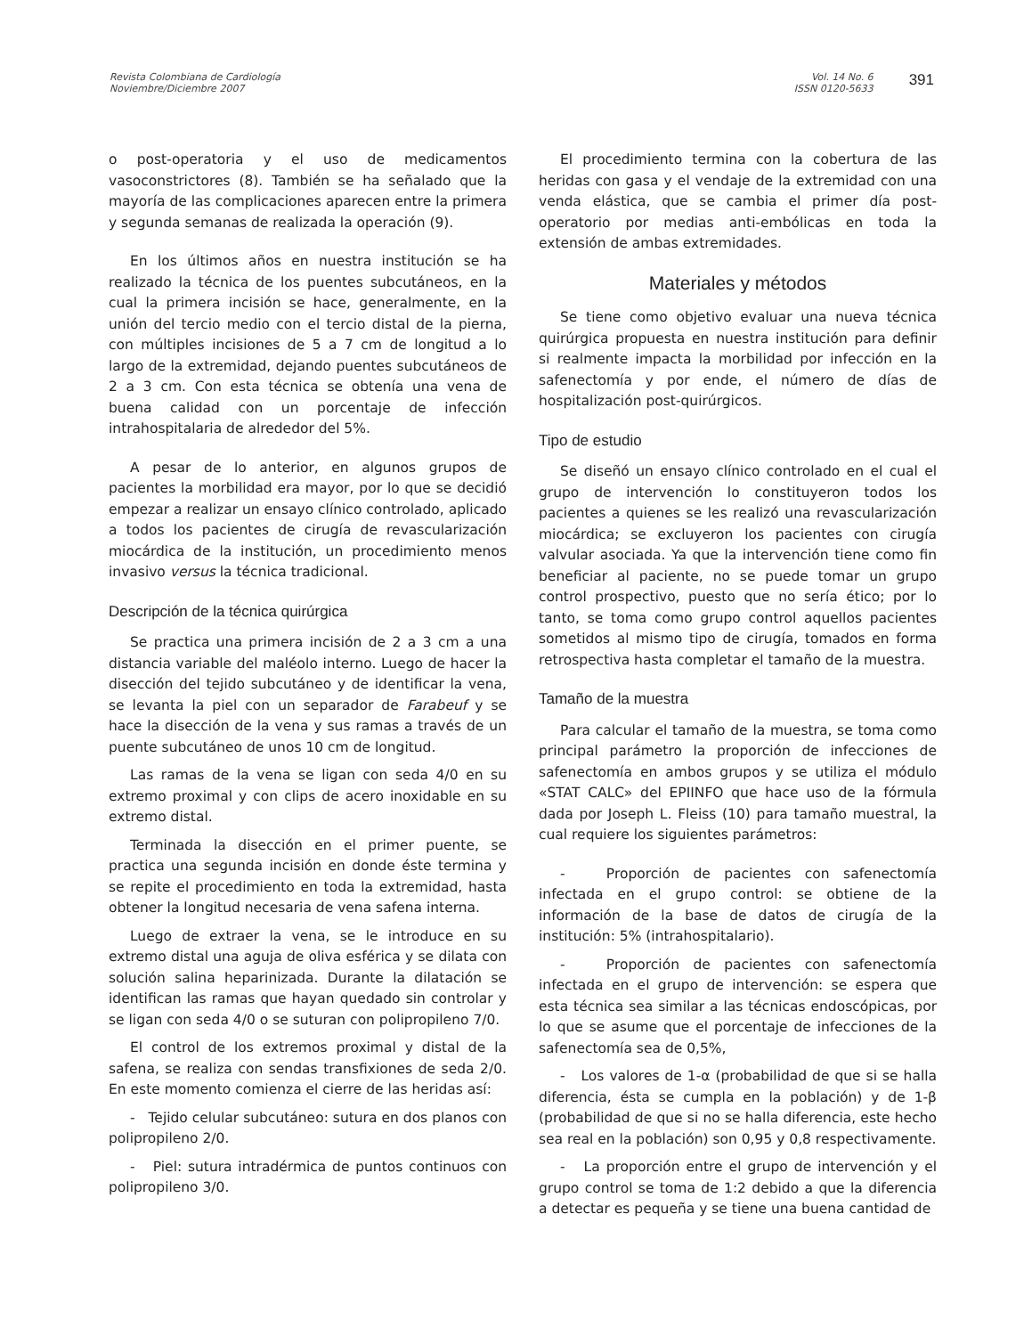Revista Colombiana de Cardiología
Noviembre/Diciembre 2007
Vol. 14 No. 6
ISSN 0120-5633
391
o post-operatoria y el uso de medicamentos vasoconstrictores (8). También se ha señalado que la mayoría de las complicaciones aparecen entre la primera y segunda semanas de realizada la operación (9).
En los últimos años en nuestra institución se ha realizado la técnica de los puentes subcutáneos, en la cual la primera incisión se hace, generalmente, en la unión del tercio medio con el tercio distal de la pierna, con múltiples incisiones de 5 a 7 cm de longitud a lo largo de la extremidad, dejando puentes subcutáneos de 2 a 3 cm. Con esta técnica se obtenía una vena de buena calidad con un porcentaje de infección intrahospitalaria de alrededor del 5%.
A pesar de lo anterior, en algunos grupos de pacientes la morbilidad era mayor, por lo que se decidió empezar a realizar un ensayo clínico controlado, aplicado a todos los pacientes de cirugía de revascularización miocárdica de la institución, un procedimiento menos invasivo versus la técnica tradicional.
Descripción de la técnica quirúrgica
Se practica una primera incisión de 2 a 3 cm a una distancia variable del maléolo interno. Luego de hacer la disección del tejido subcutáneo y de identificar la vena, se levanta la piel con un separador de Farabeuf y se hace la disección de la vena y sus ramas a través de un puente subcutáneo de unos 10 cm de longitud.
Las ramas de la vena se ligan con seda 4/0 en su extremo proximal y con clips de acero inoxidable en su extremo distal.
Terminada la disección en el primer puente, se practica una segunda incisión en donde éste termina y se repite el procedimiento en toda la extremidad, hasta obtener la longitud necesaria de vena safena interna.
Luego de extraer la vena, se le introduce en su extremo distal una aguja de oliva esférica y se dilata con solución salina heparinizada. Durante la dilatación se identifican las ramas que hayan quedado sin controlar y se ligan con seda 4/0 o se suturan con polipropileno 7/0.
El control de los extremos proximal y distal de la safena, se realiza con sendas transfixiones de seda 2/0. En este momento comienza el cierre de las heridas así:
- Tejido celular subcutáneo: sutura en dos planos con polipropileno 2/0.
- Piel: sutura intradérmica de puntos continuos con polipropileno 3/0.
El procedimiento termina con la cobertura de las heridas con gasa y el vendaje de la extremidad con una venda elástica, que se cambia el primer día post-operatorio por medias anti-embólicas en toda la extensión de ambas extremidades.
Materiales y métodos
Se tiene como objetivo evaluar una nueva técnica quirúrgica propuesta en nuestra institución para definir si realmente impacta la morbilidad por infección en la safenectomía y por ende, el número de días de hospitalización post-quirúrgicos.
Tipo de estudio
Se diseñó un ensayo clínico controlado en el cual el grupo de intervención lo constituyeron todos los pacientes a quienes se les realizó una revascularización miocárdica; se excluyeron los pacientes con cirugía valvular asociada. Ya que la intervención tiene como fin beneficiar al paciente, no se puede tomar un grupo control prospectivo, puesto que no sería ético; por lo tanto, se toma como grupo control aquellos pacientes sometidos al mismo tipo de cirugía, tomados en forma retrospectiva hasta completar el tamaño de la muestra.
Tamaño de la muestra
Para calcular el tamaño de la muestra, se toma como principal parámetro la proporción de infecciones de safenectomía en ambos grupos y se utiliza el módulo «STAT CALC» del EPIINFO que hace uso de la fórmula dada por Joseph L. Fleiss (10) para tamaño muestral, la cual requiere los siguientes parámetros:
- Proporción de pacientes con safenectomía infectada en el grupo control: se obtiene de la información de la base de datos de cirugía de la institución: 5% (intrahospitalario).
- Proporción de pacientes con safenectomía infectada en el grupo de intervención: se espera que esta técnica sea similar a las técnicas endoscópicas, por lo que se asume que el porcentaje de infecciones de la safenectomía sea de 0,5%,
- Los valores de 1-α (probabilidad de que si se halla diferencia, ésta se cumpla en la población) y de 1-β (probabilidad de que si no se halla diferencia, este hecho sea real en la población) son 0,95 y 0,8 respectivamente.
- La proporción entre el grupo de intervención y el grupo control se toma de 1:2 debido a que la diferencia a detectar es pequeña y se tiene una buena cantidad de